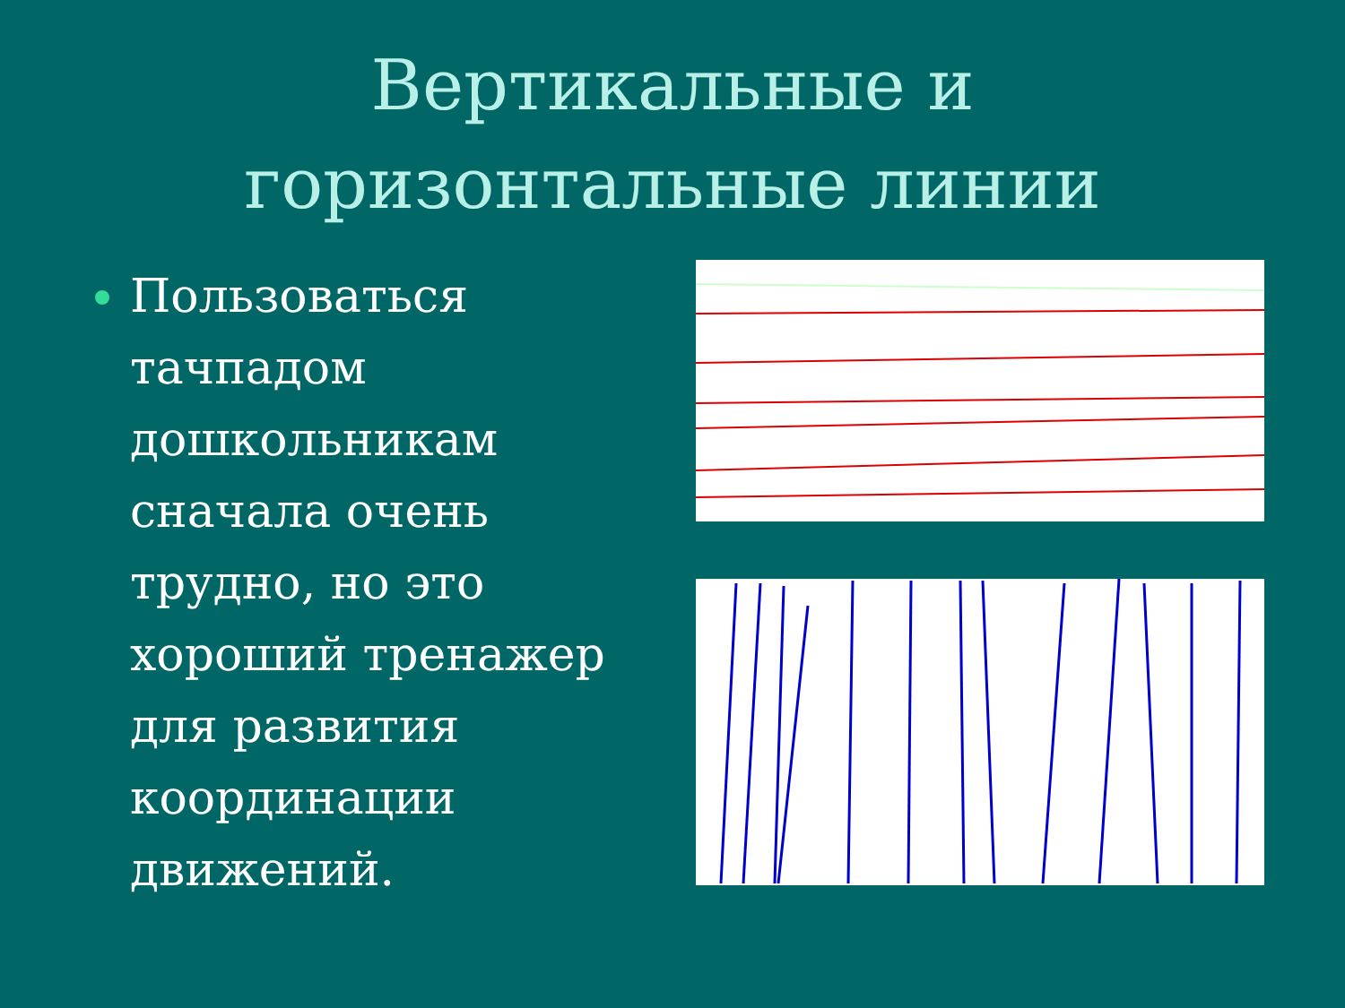Вертикальные и
горизонтальные линии
Пользоваться тачпадом дошкольникам сначала очень трудно, но это хороший тренажер для развития координации движений.